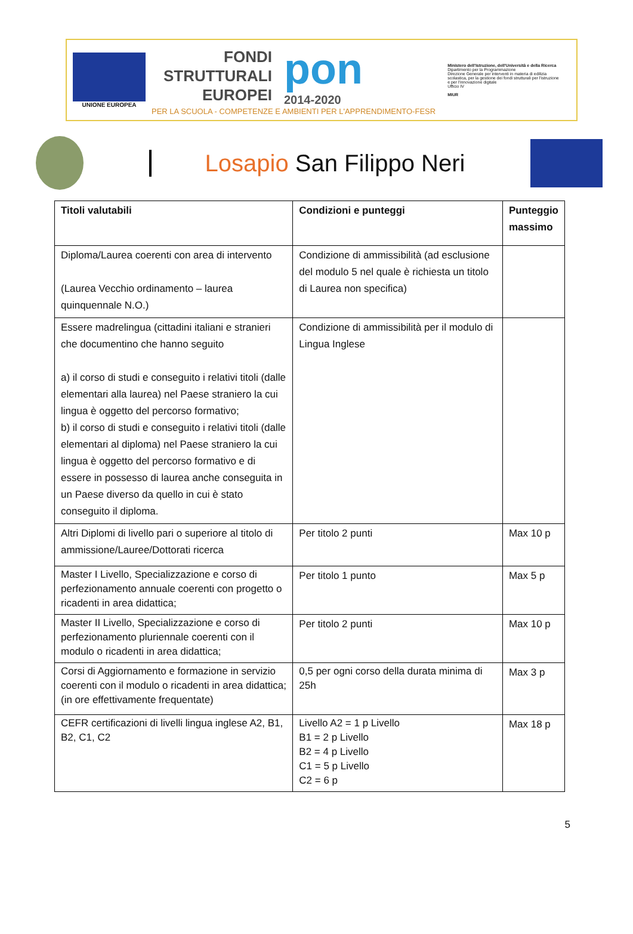UNIONE EUROPEA
FONDI
STRUTTURALI
EUROPEI
pon
2014-2020
PER LA SCUOLA - COMPETENZE E AMBIENTI PER L'APPRENDIMENTO-FESR
Ministero dell'Istruzione, dell'Università e della Ricerca
Dipartimento per la Programmazione
Direzione Generale per interventi in materia di edilizia scolastica, per la gestione dei fondi strutturali per l'istruzione e per l'innovazione digitale
Ufficio IV
MIUR
Losapio San Filippo Neri
| Titoli valutabili | Condizioni e punteggi | Punteggio massimo |
| --- | --- | --- |
| Diploma/Laurea coerenti con area di intervento (Laurea Vecchio ordinamento – laurea quinquennale N.O.) | Condizione di ammissibilità (ad esclusione del modulo 5 nel quale è richiesta un titolo di Laurea non specifica) | |
| Essere madrelingua (cittadini italiani e stranieri che documentino che hanno seguito a) il corso di studi e conseguito i relativi titoli (dalle elementari alla laurea) nel Paese straniero la cui lingua è oggetto del percorso formativo; b) il corso di studi e conseguito i relativi titoli (dalle elementari al diploma) nel Paese straniero la cui lingua è oggetto del percorso formativo e di essere in possesso di laurea anche conseguita in un Paese diverso da quello in cui è stato conseguito il diploma. | Condizione di ammissibilità per il modulo di Lingua Inglese | |
| Altri Diplomi di livello pari o superiore al titolo di ammissione/Lauree/Dottorati ricerca | Per titolo 2 punti | Max 10 p |
| Master I Livello, Specializzazione e corso di perfezionamento annuale coerenti con progetto o ricadenti in area didattica; | Per titolo 1 punto | Max 5 p |
| Master II Livello, Specializzazione e corso di perfezionamento pluriennale coerenti con il modulo o ricadenti in area didattica; | Per titolo 2 punti | Max 10 p |
| Corsi di Aggiornamento e formazione in servizio coerenti con il modulo o ricadenti in area didattica; (in ore effettivamente frequentate) | 0,5 per ogni corso della durata minima di 25h | Max 3 p |
| CEFR certificazioni di livelli lingua inglese A2, B1, B2, C1, C2 | Livello A2 = 1 p Livello B1 = 2 p Livello B2 = 4 p Livello C1 = 5 p Livello C2 = 6 p | Max 18 p |
5